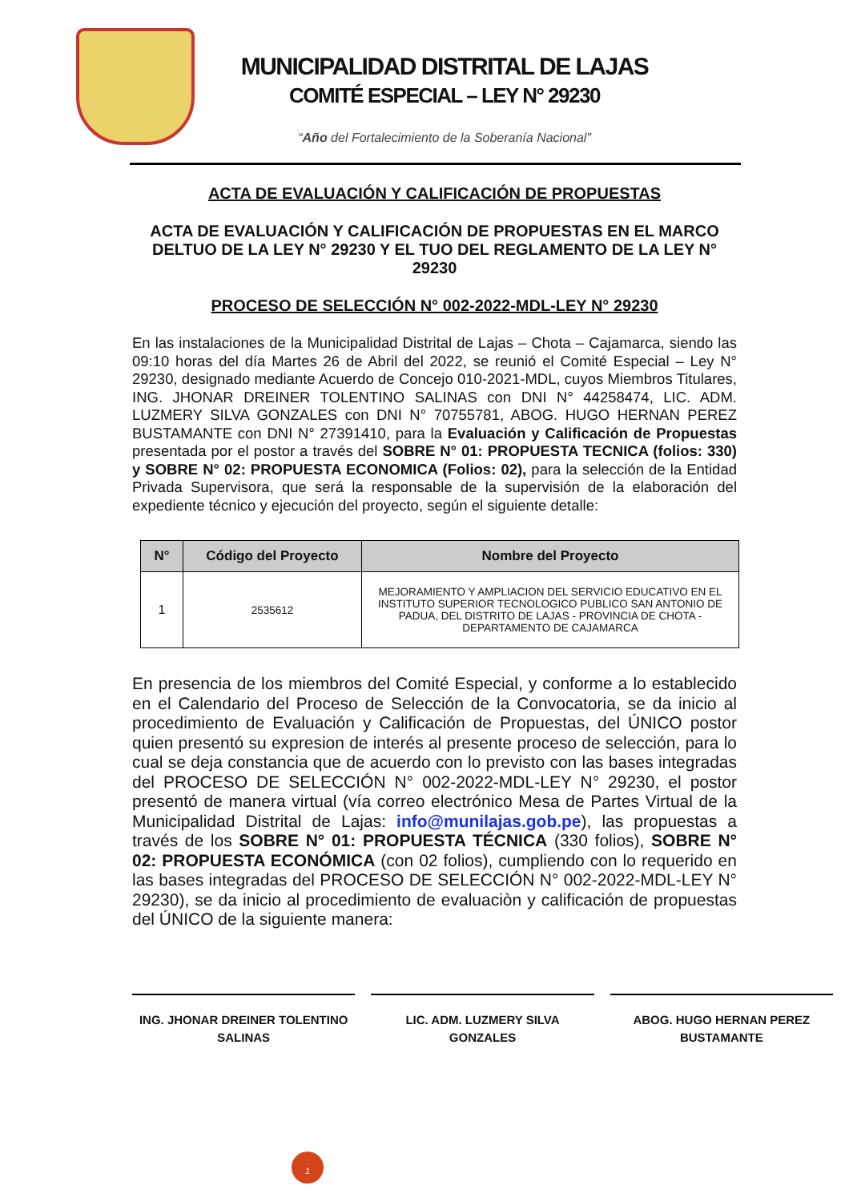MUNICIPALIDAD DISTRITAL DE LAJAS
COMITÉ ESPECIAL – LEY N° 29230
“Año del Fortalecimiento de la Soberanía Nacional”
ACTA DE EVALUACIÓN Y CALIFICACIÓN DE PROPUESTAS
ACTA DE EVALUACIÓN Y CALIFICACIÓN DE PROPUESTAS EN EL MARCO DELTUO DE LA LEY N° 29230 Y EL TUO DEL REGLAMENTO DE LA LEY N° 29230
PROCESO DE SELECCIÓN N° 002-2022-MDL-LEY N° 29230
En las instalaciones de la Municipalidad Distrital de Lajas – Chota – Cajamarca, siendo las 09:10 horas del día Martes 26 de Abril del 2022, se reunió el Comité Especial – Ley N° 29230, designado mediante Acuerdo de Concejo 010-2021-MDL, cuyos Miembros Titulares, ING. JHONAR DREINER TOLENTINO SALINAS con DNI N° 44258474, LIC. ADM. LUZMERY SILVA GONZALES con DNI N° 70755781, ABOG. HUGO HERNAN PEREZ BUSTAMANTE con DNI N° 27391410, para la Evaluación y Calificación de Propuestas presentada por el postor a través del SOBRE N° 01: PROPUESTA TECNICA (folios: 330) y SOBRE N° 02: PROPUESTA ECONOMICA (Folios: 02), para la selección de la Entidad Privada Supervisora, que será la responsable de la supervisión de la elaboración del expediente técnico y ejecución del proyecto, según el siguiente detalle:
| N° | Código del Proyecto | Nombre del Proyecto |
| --- | --- | --- |
| 1 | 2535612 | MEJORAMIENTO Y AMPLIACION DEL SERVICIO EDUCATIVO EN EL INSTITUTO SUPERIOR TECNOLOGICO PUBLICO SAN ANTONIO DE PADUA, DEL DISTRITO DE LAJAS - PROVINCIA DE CHOTA -DEPARTAMENTO DE CAJAMARCA |
En presencia de los miembros del Comité Especial, y conforme a lo establecido en el Calendario del Proceso de Selección de la Convocatoria, se da inicio al procedimiento de Evaluación y Calificación de Propuestas, del ÚNICO postor quien presentó su expresion de interés al presente proceso de selección, para lo cual se deja constancia que de acuerdo con lo previsto con las bases integradas del PROCESO DE SELECCIÓN N° 002-2022-MDL-LEY N° 29230, el postor presentó de manera virtual (vía correo electrónico Mesa de Partes Virtual de la Municipalidad Distrital de Lajas: info@munilajas.gob.pe), las propuestas a través de los SOBRE N° 01: PROPUESTA TÉCNICA (330 folios), SOBRE N° 02: PROPUESTA ECONÓMICA (con 02 folios), cumpliendo con lo requerido en las bases integradas del PROCESO DE SELECCIÓN N° 002-2022-MDL-LEY N° 29230), se da inicio al procedimiento de evaluaciòn y calificación de propuestas del ÚNICO de la siguiente manera:
ING. JHONAR DREINER TOLENTINO SALINAS
LIC. ADM. LUZMERY SILVA GONZALES ABOG. HUGO HERNAN PEREZ BUSTAMANTE
1